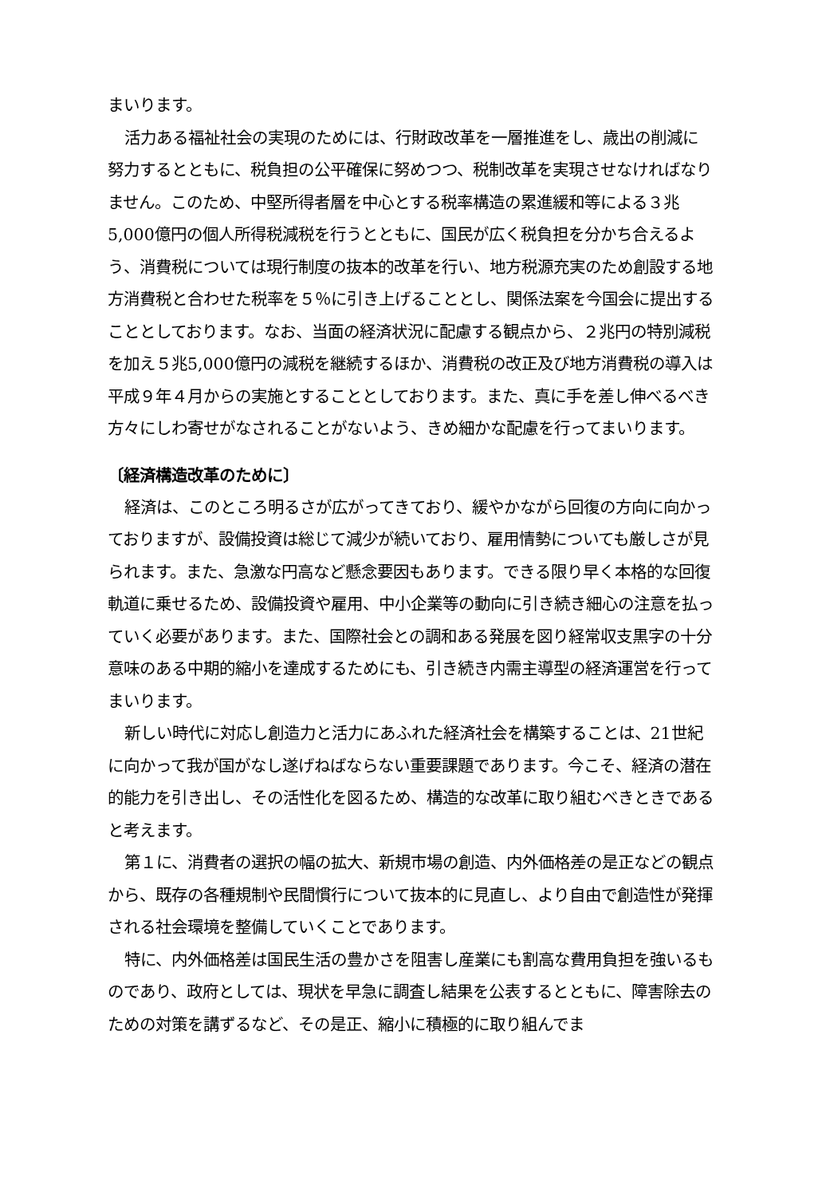まいります。
活力ある福祉社会の実現のためには、行財政改革を一層推進をし、歳出の削減に努力するとともに、税負担の公平確保に努めつつ、税制改革を実現させなければなりません。このため、中堅所得者層を中心とする税率構造の累進緩和等による３兆5,000億円の個人所得税減税を行うとともに、国民が広く税負担を分かち合えるよう、消費税については現行制度の抜本的改革を行い、地方税源充実のため創設する地方消費税と合わせた税率を５％に引き上げることとし、関係法案を今国会に提出することとしております。なお、当面の経済状況に配慮する観点から、２兆円の特別減税を加え５兆5,000億円の減税を継続するほか、消費税の改正及び地方消費税の導入は平成９年４月からの実施とすることとしております。また、真に手を差し伸べるべき方々にしわ寄せがなされることがないよう、きめ細かな配慮を行ってまいります。
〔経済構造改革のために〕
経済は、このところ明るさが広がってきており、緩やかながら回復の方向に向かっておりますが、設備投資は総じて減少が続いており、雇用情勢についても厳しさが見られます。また、急激な円高など懸念要因もあります。できる限り早く本格的な回復軌道に乗せるため、設備投資や雇用、中小企業等の動向に引き続き細心の注意を払っていく必要があります。また、国際社会との調和ある発展を図り経常収支黒字の十分意味のある中期的縮小を達成するためにも、引き続き内需主導型の経済運営を行ってまいります。
新しい時代に対応し創造力と活力にあふれた経済社会を構築することは、21世紀に向かって我が国がなし遂げねばならない重要課題であります。今こそ、経済の潜在的能力を引き出し、その活性化を図るため、構造的な改革に取り組むべきときであると考えます。
第１に、消費者の選択の幅の拡大、新規市場の創造、内外価格差の是正などの観点から、既存の各種規制や民間慣行について抜本的に見直し、より自由で創造性が発揮される社会環境を整備していくことであります。
特に、内外価格差は国民生活の豊かさを阻害し産業にも割高な費用負担を強いるものであり、政府としては、現状を早急に調査し結果を公表するとともに、障害除去のための対策を講ずるなど、その是正、縮小に積極的に取り組んでま